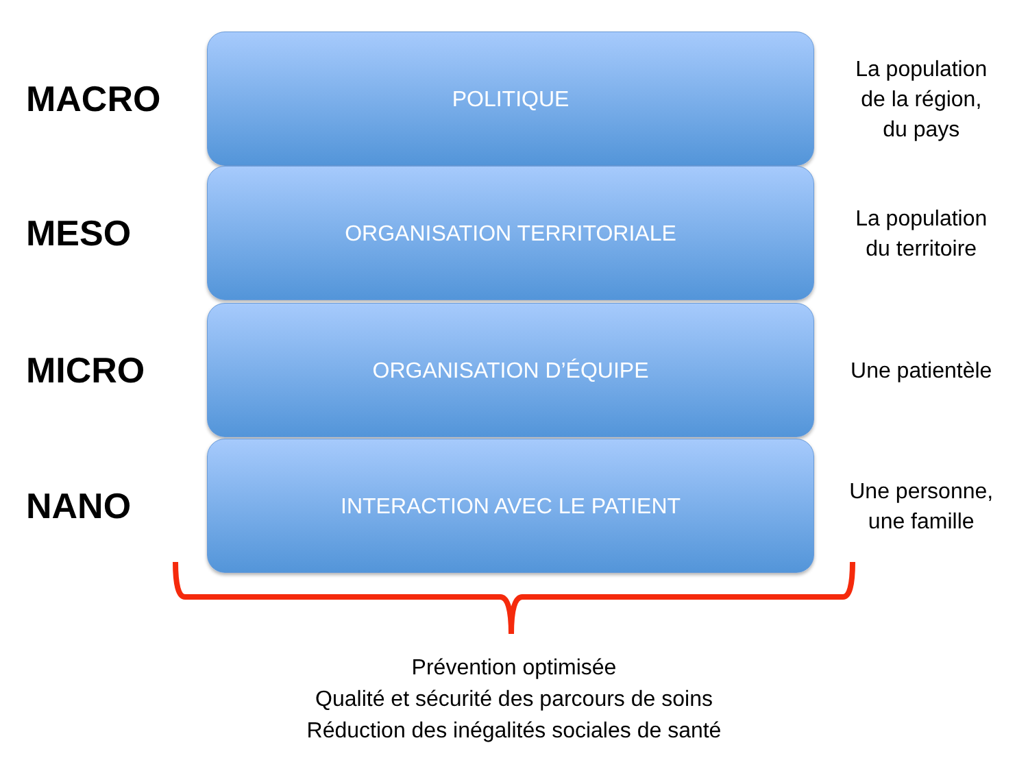MACRO
POLITIQUE
La population
de la région,
du pays
MESO
ORGANISATION TERRITORIALE
La population
du territoire
MICRO
ORGANISATION D’ÉQUIPE
Une patientèle
NANO
INTERACTION AVEC LE PATIENT
Une personne,
une famille
Prévention optimisée
Qualité et sécurité des parcours de soins
Réduction des inégalités sociales de santé